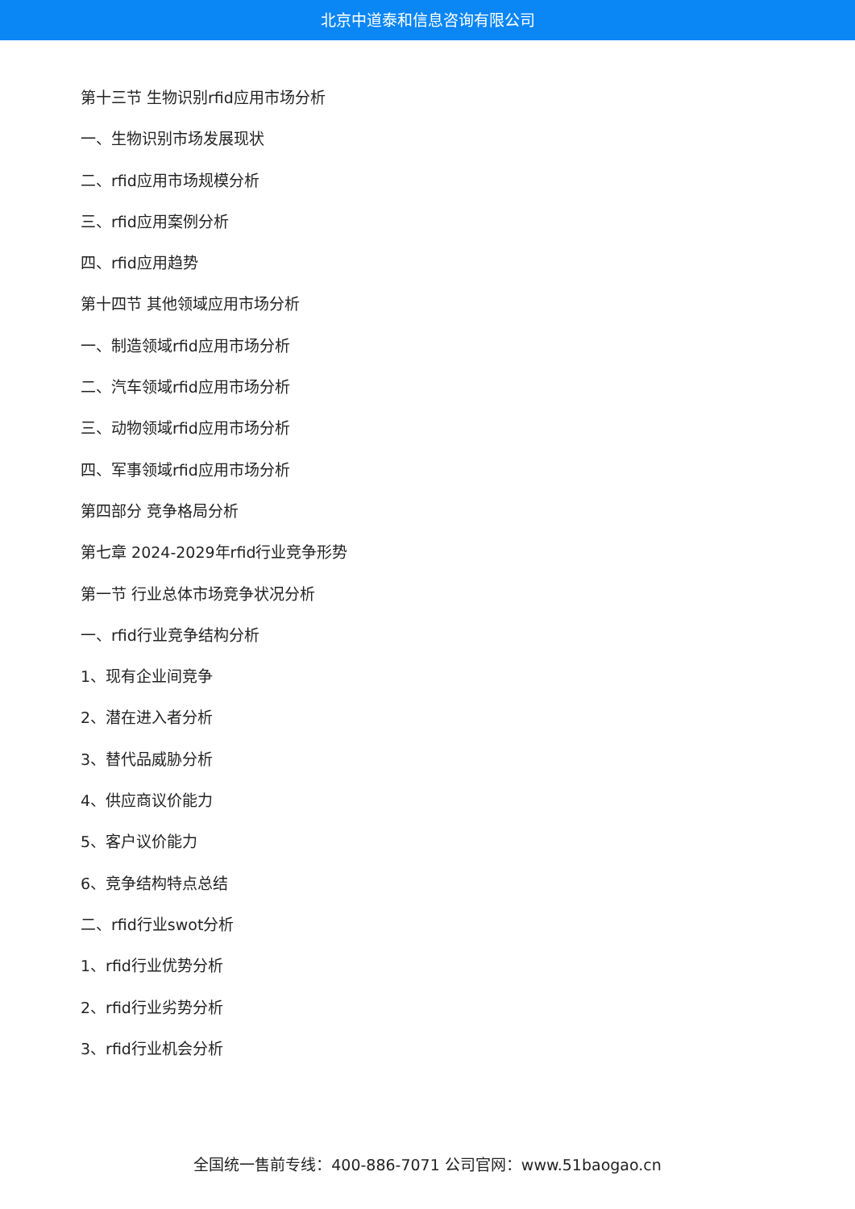北京中道泰和信息咨询有限公司
第十三节 生物识别rfid应用市场分析
一、生物识别市场发展现状
二、rfid应用市场规模分析
三、rfid应用案例分析
四、rfid应用趋势
第十四节 其他领域应用市场分析
一、制造领域rfid应用市场分析
二、汽车领域rfid应用市场分析
三、动物领域rfid应用市场分析
四、军事领域rfid应用市场分析
第四部分 竞争格局分析
第七章 2024-2029年rfid行业竞争形势
第一节 行业总体市场竞争状况分析
一、rfid行业竞争结构分析
1、现有企业间竞争
2、潜在进入者分析
3、替代品威胁分析
4、供应商议价能力
5、客户议价能力
6、竞争结构特点总结
二、rfid行业swot分析
1、rfid行业优势分析
2、rfid行业劣势分析
3、rfid行业机会分析
全国统一售前专线：400-886-7071 公司官网：www.51baogao.cn